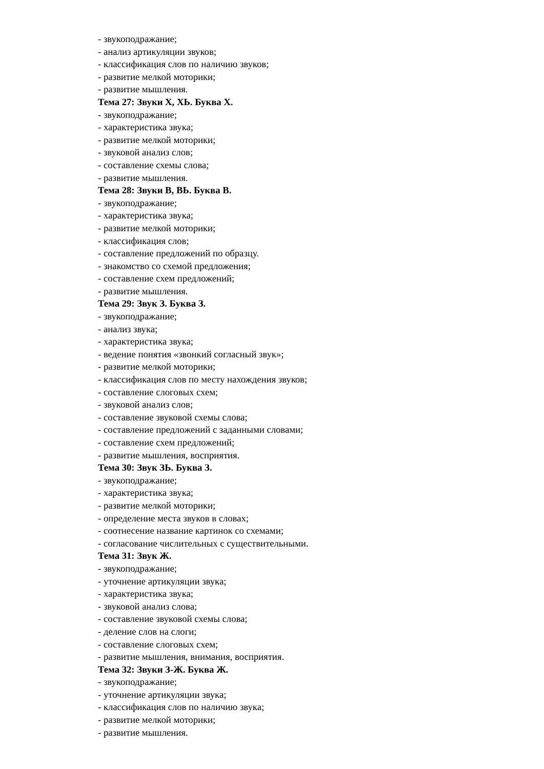- звукоподражание;
- анализ артикуляции звуков;
- классификация слов по наличию звуков;
- развитие мелкой моторики;
- развитие мышления.
Тема 27: Звуки Х, ХЬ. Буква Х.
- звукоподражание;
- характеристика звука;
- развитие мелкой моторики;
- звуковой анализ слов;
- составление схемы слова;
- развитие мышления.
Тема 28: Звуки В, ВЬ. Буква В.
- звукоподражание;
- характеристика звука;
- развитие мелкой моторики;
- классификация слов;
- составление предложений по образцу.
- знакомство со схемой предложения;
- составление схем предложений;
- развитие мышления.
Тема 29: Звук З. Буква З.
- звукоподражание;
- анализ звука;
- характеристика звука;
- ведение понятия «звонкий согласный звук»;
- развитие мелкой моторики;
- классификация слов по месту нахождения звуков;
- составление слоговых схем;
- звуковой анализ слов;
- составление звуковой схемы слова;
- составление предложений с заданными словами;
- составление схем предложений;
- развитие мышления, восприятия.
Тема 30: Звук ЗЬ. Буква З.
- звукоподражание;
- характеристика звука;
- развитие мелкой моторики;
- определение места звуков в словах;
- соотнесение название картинок со схемами;
- согласование числительных с существительными.
Тема 31: Звук Ж.
- звукоподражание;
- уточнение артикуляции звука;
- характеристика звука;
- звуковой анализ слова;
- составление звуковой схемы слова;
- деление слов на слоги;
- составление слоговых схем;
- развитие мышления, внимания, восприятия.
Тема 32: Звуки З-Ж. Буква Ж.
- звукоподражание;
- уточнение артикуляции звука;
- классификация слов по наличию звука;
- развитие мелкой моторики;
- развитие мышления.